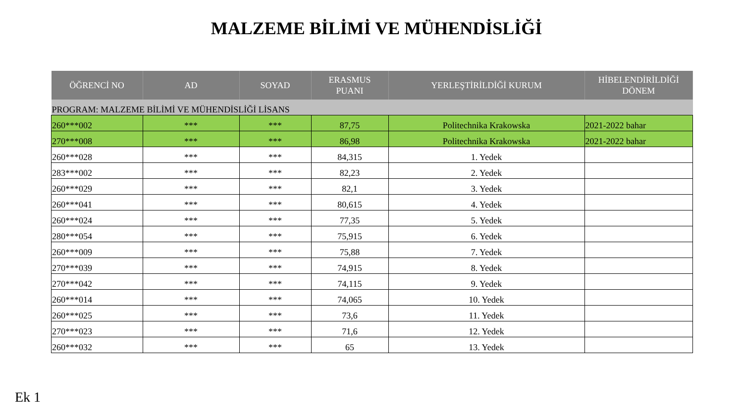MALZEME BİLİMİ VE MÜHENDİSLİĞİ
| ÖĞRENCİ NO | AD | SOYAD | ERASMUS PUANI | YERLEŞTİRİLDİĞİ KURUM | HİBELENDİRİLDİĞİ DÖNEM |
| --- | --- | --- | --- | --- | --- |
| PROGRAM: MALZEME BİLİMİ VE MÜHENDİSLİĞİ LİSANS | | | | | |
| 260***002 | *** | *** | 87,75 | Politechnika Krakowska | 2021-2022 bahar |
| 270***008 | *** | *** | 86,98 | Politechnika Krakowska | 2021-2022 bahar |
| 260***028 | *** | *** | 84,315 | 1. Yedek | |
| 283***002 | *** | *** | 82,23 | 2. Yedek | |
| 260***029 | *** | *** | 82,1 | 3. Yedek | |
| 260***041 | *** | *** | 80,615 | 4. Yedek | |
| 260***024 | *** | *** | 77,35 | 5. Yedek | |
| 280***054 | *** | *** | 75,915 | 6. Yedek | |
| 260***009 | *** | *** | 75,88 | 7. Yedek | |
| 270***039 | *** | *** | 74,915 | 8. Yedek | |
| 270***042 | *** | *** | 74,115 | 9. Yedek | |
| 260***014 | *** | *** | 74,065 | 10. Yedek | |
| 260***025 | *** | *** | 73,6 | 11. Yedek | |
| 270***023 | *** | *** | 71,6 | 12. Yedek | |
| 260***032 | *** | *** | 65 | 13. Yedek | |
Ek 1